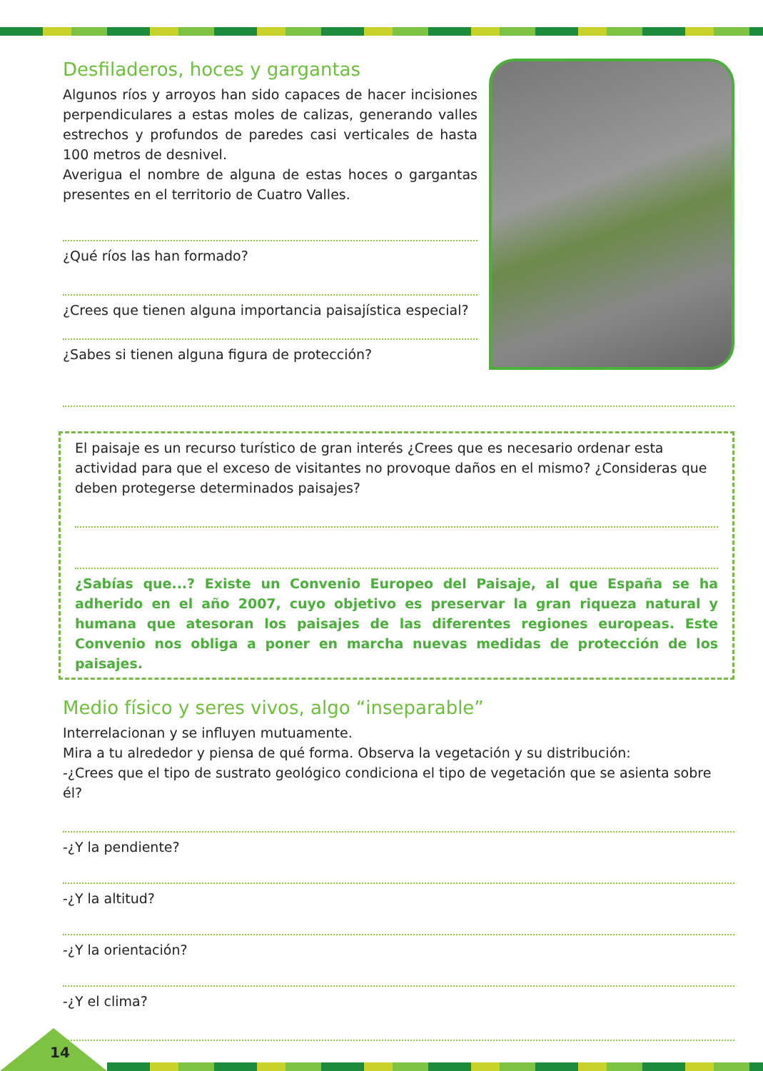Desfiladeros, hoces y gargantas
Algunos ríos y arroyos han sido capaces de hacer incisiones perpendiculares a estas moles de calizas, generando valles estrechos y profundos de paredes casi verticales de hasta 100 metros de desnivel.
Averigua el nombre de alguna de estas hoces o gargantas presentes en el territorio de Cuatro Valles.
¿Qué ríos las han formado?
¿Crees que tienen alguna importancia paisajística especial?
¿Sabes si tienen alguna figura de protección?
El paisaje es un recurso turístico de gran interés ¿Crees que es necesario ordenar esta actividad para que el exceso de visitantes no provoque daños en el mismo? ¿Consideras que deben protegerse determinados paisajes?
¿Sabías que...? Existe un Convenio Europeo del Paisaje, al que España se ha adherido en el año 2007, cuyo objetivo es preservar la gran riqueza natural y humana que atesoran los paisajes de las diferentes regiones europeas. Este Convenio nos obliga a poner en marcha nuevas medidas de protección de los paisajes.
Medio físico y seres vivos, algo “inseparable”
Interrelacionan y se influyen mutuamente.
Mira a tu alrededor y piensa de qué forma. Observa la vegetación y su distribución:
-¿Crees que el tipo de sustrato geológico condiciona el tipo de vegetación que se asienta sobre él?
-¿Y la pendiente?
-¿Y la altitud?
-¿Y la orientación?
-¿Y el clima?
14